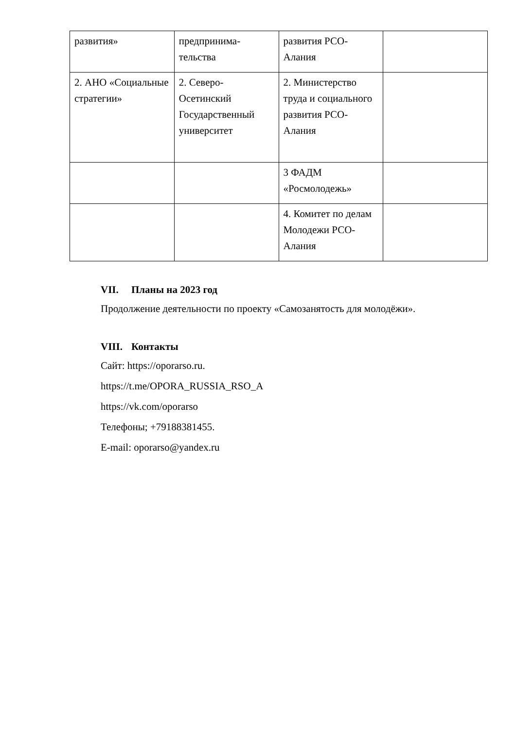| развития» | предпринима- тельства | развития РСО- Алания | |
| 2. АНО «Социальные стратегии» | 2. Северо-Осетинский Государственный университет | 2. Министерство труда и социального развития РСО-Алания | |
| | | 3 ФАДМ «Росмолодежь» | |
| | | 4. Комитет по делам Молодежи РСО-Алания | |
VII. Планы на 2023 год
Продолжение деятельности по проекту «Самозанятость для молодёжи».
VIII. Контакты
Сайт: https://oporarso.ru.
https://t.me/OPORA_RUSSIA_RSO_A
https://vk.com/oporarso
Телефоны; +79188381455.
E-mail: oporarso@yandex.ru